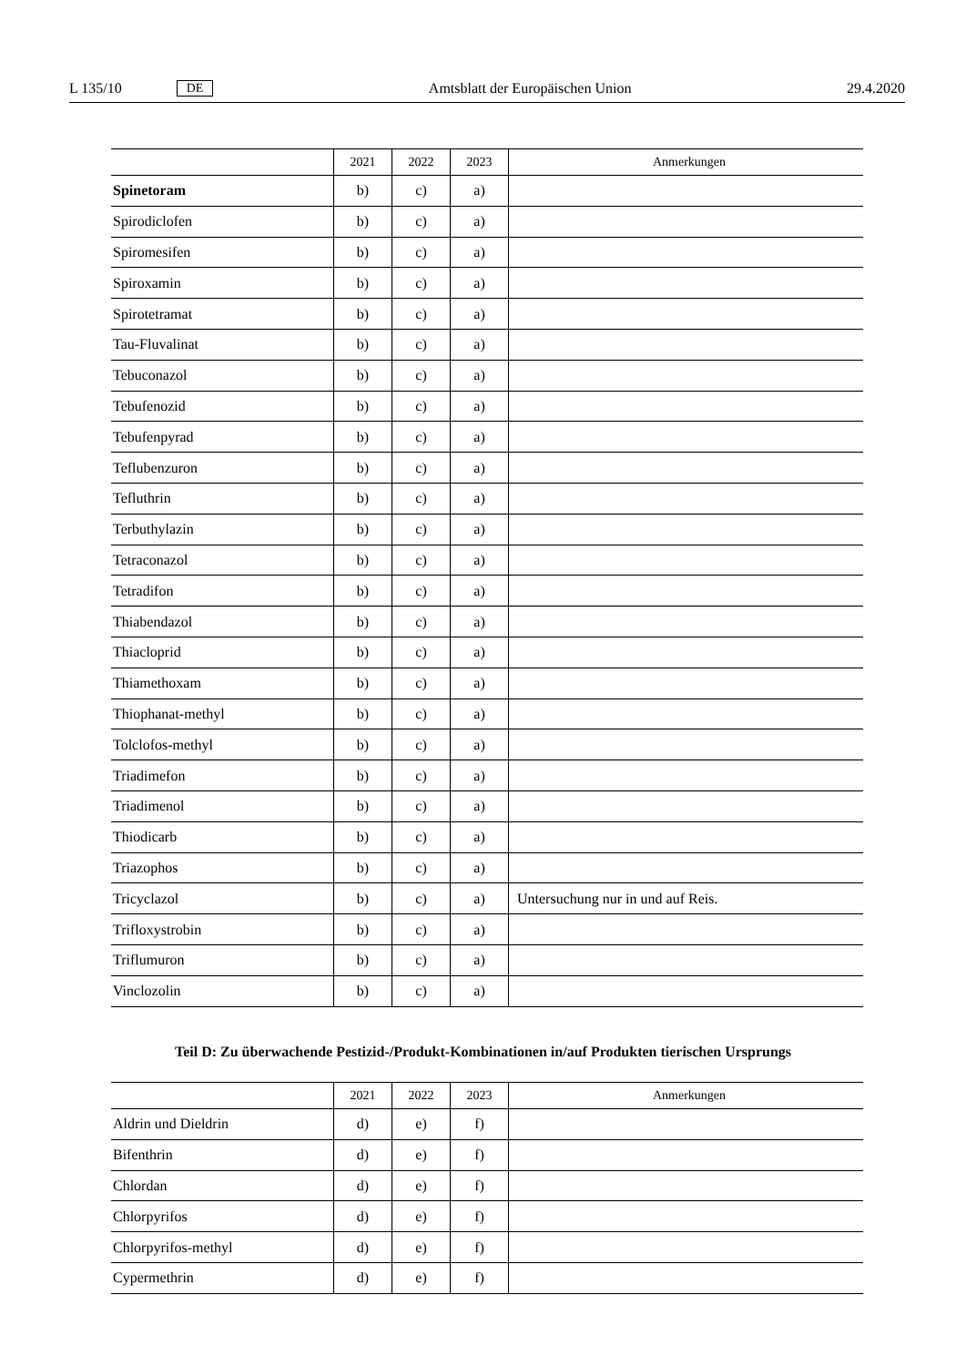L 135/10 DE Amtsblatt der Europäischen Union 29.4.2020
| | 2021 | 2022 | 2023 | Anmerkungen |
| --- | --- | --- | --- | --- |
| Spinetoram | b) | c) | a) | |
| Spirodiclofen | b) | c) | a) | |
| Spiromesifen | b) | c) | a) | |
| Spiroxamin | b) | c) | a) | |
| Spirotetramat | b) | c) | a) | |
| Tau-Fluvalinat | b) | c) | a) | |
| Tebuconazol | b) | c) | a) | |
| Tebufenozid | b) | c) | a) | |
| Tebufenpyrad | b) | c) | a) | |
| Teflubenzuron | b) | c) | a) | |
| Tefluthrin | b) | c) | a) | |
| Terbuthylazin | b) | c) | a) | |
| Tetraconazol | b) | c) | a) | |
| Tetradifon | b) | c) | a) | |
| Thiabendazol | b) | c) | a) | |
| Thiacloprid | b) | c) | a) | |
| Thiamethoxam | b) | c) | a) | |
| Thiophanat-methyl | b) | c) | a) | |
| Tolclofos-methyl | b) | c) | a) | |
| Triadimefon | b) | c) | a) | |
| Triadimenol | b) | c) | a) | |
| Thiodicarb | b) | c) | a) | |
| Triazophos | b) | c) | a) | |
| Tricyclazol | b) | c) | a) | Untersuchung nur in und auf Reis. |
| Trifloxystrobin | b) | c) | a) | |
| Triflumuron | b) | c) | a) | |
| Vinclozolin | b) | c) | a) | |
Teil D: Zu überwachende Pestizid-/Produkt-Kombinationen in/auf Produkten tierischen Ursprungs
| | 2021 | 2022 | 2023 | Anmerkungen |
| --- | --- | --- | --- | --- |
| Aldrin und Dieldrin | d) | e) | f) | |
| Bifenthrin | d) | e) | f) | |
| Chlordan | d) | e) | f) | |
| Chlorpyrifos | d) | e) | f) | |
| Chlorpyrifos-methyl | d) | e) | f) | |
| Cypermethrin | d) | e) | f) | |